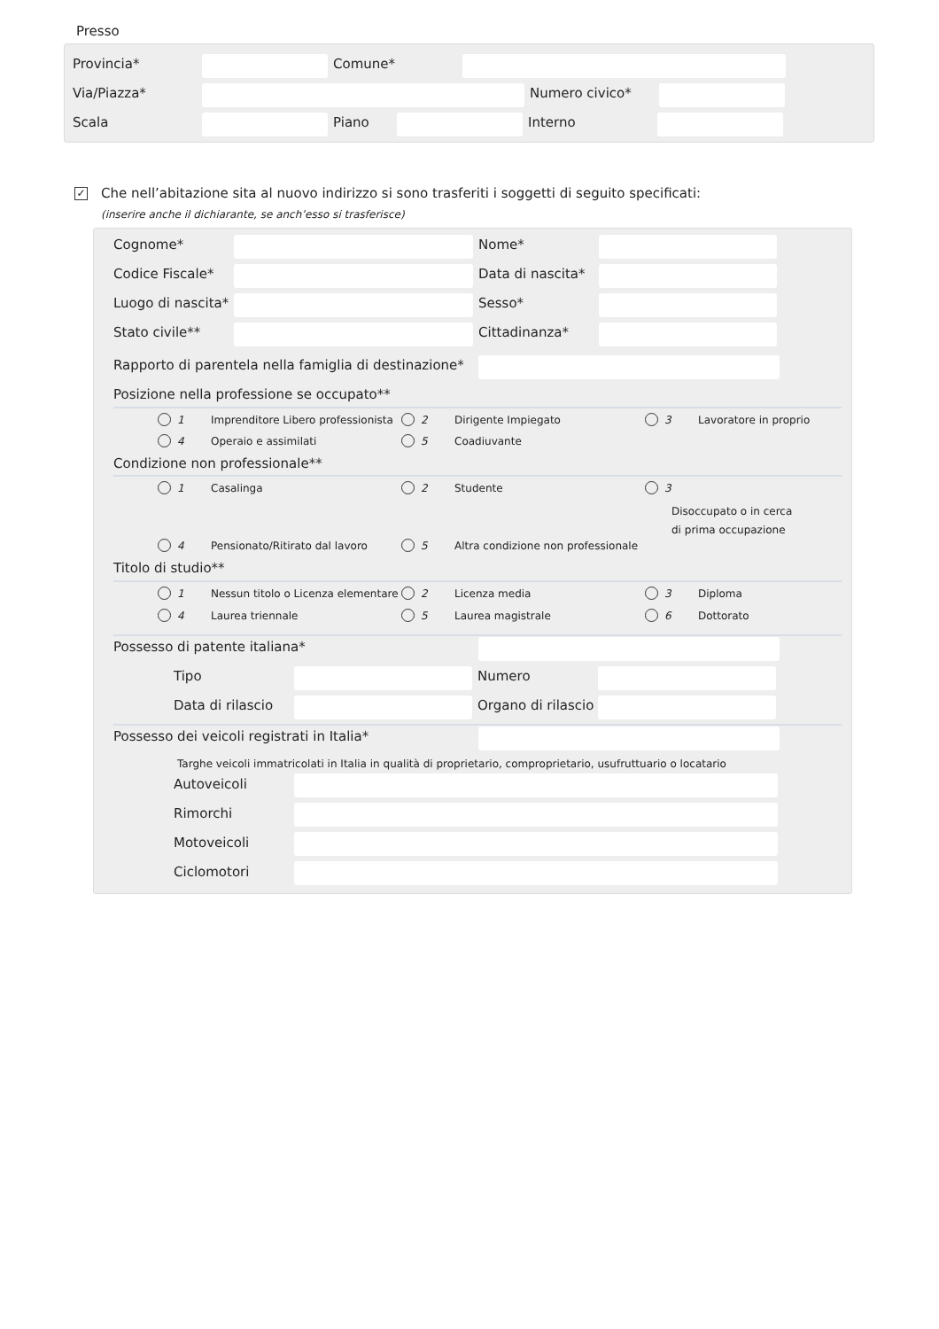Presso
Provincia* Comune*
Via/Piazza* Numero civico*
Scala Piano Interno
✓
Che nell’abitazione sita al nuovo indirizzo si sono trasferiti i soggetti di seguito specificati:
(inserire anche il dichiarante, se anch’esso si trasferisce)
Cognome* Nome*
Codice Fiscale* Data di nascita*
Luogo di nascita* Sesso*
Stato civile** Cittadinanza*
Rapporto di parentela nella famiglia di destinazione*
Posizione nella professione se occupato**
1
Imprenditore Libero professionista
2 Dirigente Impiegato 3 Lavoratore in proprio
4 Operaio e assimilati 5 Coadiuvante
Condizione non professionale**
1 Casalinga 2 Studente 3
Disoccupato o in cerca
di prima occupazione
4 Pensionato/Ritirato dal lavoro 5
Altra condizione non professionale
Titolo di studio**
1
Nessun titolo o Licenza elementare
2 Licenza media 3 Diploma
4 Laurea triennale 5 Laurea magistrale 6 Dottorato
Possesso di patente italiana*
Tipo Numero
Data di rilascio Organo di rilascio
Possesso dei veicoli registrati in Italia*
Targhe veicoli immatricolati in Italia in qualità di proprietario, comproprietario, usufruttuario o locatario
Autoveicoli
Rimorchi
Motoveicoli
Ciclomotori